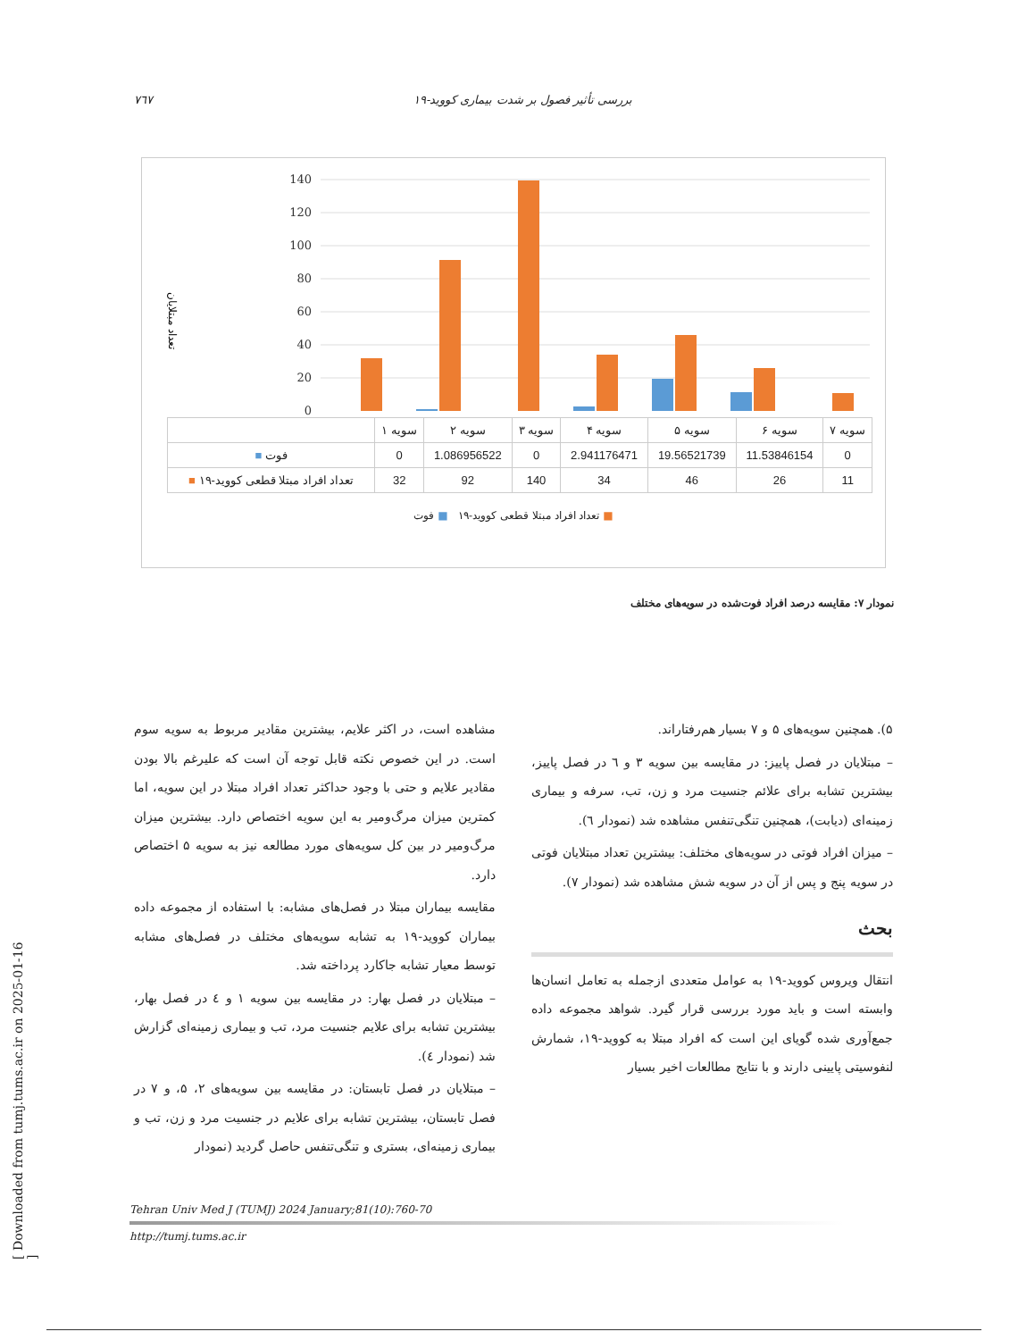٧٦٧ بررسی تأثیر فصول بر شدت بیماری کووید-۱۹
تعداد مبتلایان
140
120
100
80
60
40
20
0
| | سویه ۱ | سویه ۲ | سویه ۳ | سویه ۴ | سویه ۵ | سویه ۶ | سویه ۷ |
| --- | --- | --- | --- | --- | --- | --- | --- |
| ■ فوت | 0 | 1.086956522 | 0 | 2.941176471 | 19.56521739 | 11.53846154 | 0 |
| ■ تعداد افراد مبتلا قطعی کووید-۱۹ | 32 | 92 | 140 | 34 | 46 | 26 | 11 |
■ تعداد افراد مبتلا قطعی کووید-۱۹ ■ فوت
نمودار ۷: مقایسه درصد افراد فوت‌شده در سویه‌های مختلف
مشاهده است، در اکثر علایم، بیشترین مقادیر مربوط به سویه سوم است. در این خصوص نکته قابل توجه آن است که علیرغم بالا بودن مقادیر علایم و حتی با وجود حداکثر تعداد افراد مبتلا در این سویه، اما کمترین میزان مرگ‌ومیر به این سویه اختصاص دارد. بیشترین میزان مرگ‌ومیر در بین کل سویه‌های مورد مطالعه نیز به سویه ۵ اختصاص دارد.
مقایسه بیماران مبتلا در فصل‌های مشابه: با استفاده از مجموعه داده بیماران کووید-۱۹ به تشابه سویه‌های مختلف در فصل‌های مشابه توسط معیار تشابه جاکارد پرداخته شد.
– مبتلایان در فصل بهار: در مقایسه بین سویه ۱ و ٤ در فصل بهار، بیشترین تشابه برای علایم جنسیت مرد، تب و بیماری زمینه‌ای گزارش شد (نمودار ٤).
– مبتلایان در فصل تابستان: در مقایسه بین سویه‌های ۲، ۵، و ۷ در فصل تابستان، بیشترین تشابه برای علایم در جنسیت مرد و زن، تب و بیماری زمینه‌ای، بستری و تنگی‌تنفس حاصل گردید (نمودار
۵). همچنین سویه‌های ۵ و ۷ بسیار هم‌رفتاراند.
– مبتلایان در فصل پاییز: در مقایسه بین سویه ۳ و ٦ در فصل پاییز، بیشترین تشابه برای علائم جنسیت مرد و زن، تب، سرفه و بیماری زمینه‌ای (دیابت)، همچنین تنگی‌تنفس مشاهده شد (نمودار ٦).
– میزان افراد فوتی در سویه‌های مختلف: بیشترین تعداد مبتلایان فوتی در سویه پنج و پس از آن در سویه شش مشاهده شد (نمودار ۷).
بحث
انتقال ویروس کووید-۱۹ به عوامل متعددی ازجمله به تعامل انسان‌ها وابسته است و باید مورد بررسی قرار گیرد. شواهد مجموعه داده جمع‌آوری شده گویای این است که افراد مبتلا به کووید-۱۹، شمارش لنفوسیتی پایینی دارند و با نتایج مطالعات اخیر بسیار
Tehran Univ Med J (TUMJ) 2024 January;81(10):760-70
http://tumj.tums.ac.ir
[ Downloaded from tumj.tums.ac.ir on 2025-01-16 ]